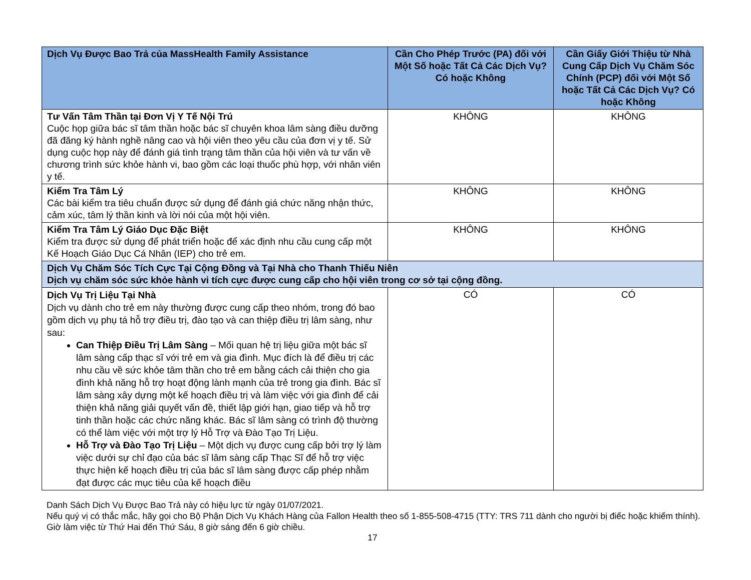| Dịch Vụ Được Bao Trả của MassHealth Family Assistance | Cần Cho Phép Trước (PA) đối với Một Số hoặc Tất Cả Các Dịch Vụ? Có hoặc Không | Cần Giấy Giới Thiệu từ Nhà Cung Cấp Dịch Vụ Chăm Sóc Chính (PCP) đối với Một Số hoặc Tất Cả Các Dịch Vụ? Có hoặc Không |
| --- | --- | --- |
| Tư Vấn Tâm Thần tại Đơn Vị Y Tế Nội Trú Cuộc họp giữa bác sĩ tâm thần hoặc bác sĩ chuyên khoa lâm sàng điều dưỡng đã đăng ký hành nghề nâng cao và hội viên theo yêu cầu của đơn vị y tế. Sử dụng cuộc họp này để đánh giá tình trạng tâm thần của hội viên và tư vấn về chương trình sức khỏe hành vi, bao gồm các loại thuốc phù hợp, với nhân viên y tế. | KHÔNG | KHÔNG |
| Kiểm Tra Tâm Lý Các bài kiểm tra tiêu chuẩn được sử dụng để đánh giá chức năng nhận thức, cảm xúc, tâm lý thần kinh và lời nói của một hội viên. | KHÔNG | KHÔNG |
| Kiểm Tra Tâm Lý Giáo Dục Đặc Biệt Kiểm tra được sử dụng để phát triển hoặc để xác định nhu cầu cung cấp một Kế Hoạch Giáo Dục Cá Nhân (IEP) cho trẻ em. | KHÔNG | KHÔNG |
| Dịch Vụ Chăm Sóc Tích Cực Tại Cộng Đồng và Tại Nhà cho Thanh Thiếu Niên Dịch vụ chăm sóc sức khỏe hành vi tích cực được cung cấp cho hội viên trong cơ sở tại cộng đồng. | | |
| Dịch Vụ Trị Liệu Tại Nhà Dịch vụ dành cho trẻ em này thường được cung cấp theo nhóm, trong đó bao gồm dịch vụ phụ tá hỗ trợ điều trị, đào tạo và can thiệp điều trị lâm sàng, như sau: Can Thiệp Điều Trị Lâm Sàng – Mối quan hệ trị liệu giữa một bác sĩ lâm sàng cấp thạc sĩ với trẻ em và gia đình. Mục đích là để điều trị các nhu cầu về sức khỏe tâm thần cho trẻ em bằng cách cải thiện cho gia đình khả năng hỗ trợ hoạt động lành mạnh của trẻ trong gia đình. Bác sĩ lâm sàng xây dựng một kế hoạch điều trị và làm việc với gia đình để cải thiện khả năng giải quyết vấn đề, thiết lập giới hạn, giao tiếp và hỗ trợ tinh thần hoặc các chức năng khác. Bác sĩ lâm sàng có trình độ thường có thể làm việc với một trợ lý Hỗ Trợ và Đào Tạo Trị Liệu. Hỗ Trợ và Đào Tạo Trị Liệu – Một dịch vụ được cung cấp bởi trợ lý làm việc dưới sự chỉ đạo của bác sĩ lâm sàng cấp Thạc Sĩ để hỗ trợ việc thực hiện kế hoạch điều trị của bác sĩ lâm sàng được cấp phép nhằm đạt được các mục tiêu của kế hoạch điều | CÓ | CÓ |
Danh Sách Dịch Vụ Được Bao Trả này có hiệu lực từ ngày 01/07/2021.
Nếu quý vị có thắc mắc, hãy gọi cho Bộ Phận Dịch Vụ Khách Hàng của Fallon Health theo số 1-855-508-4715 (TTY: TRS 711 dành cho người bị điếc hoặc khiếm thính). Giờ làm việc từ Thứ Hai đến Thứ Sáu, 8 giờ sáng đến 6 giờ chiều.
17